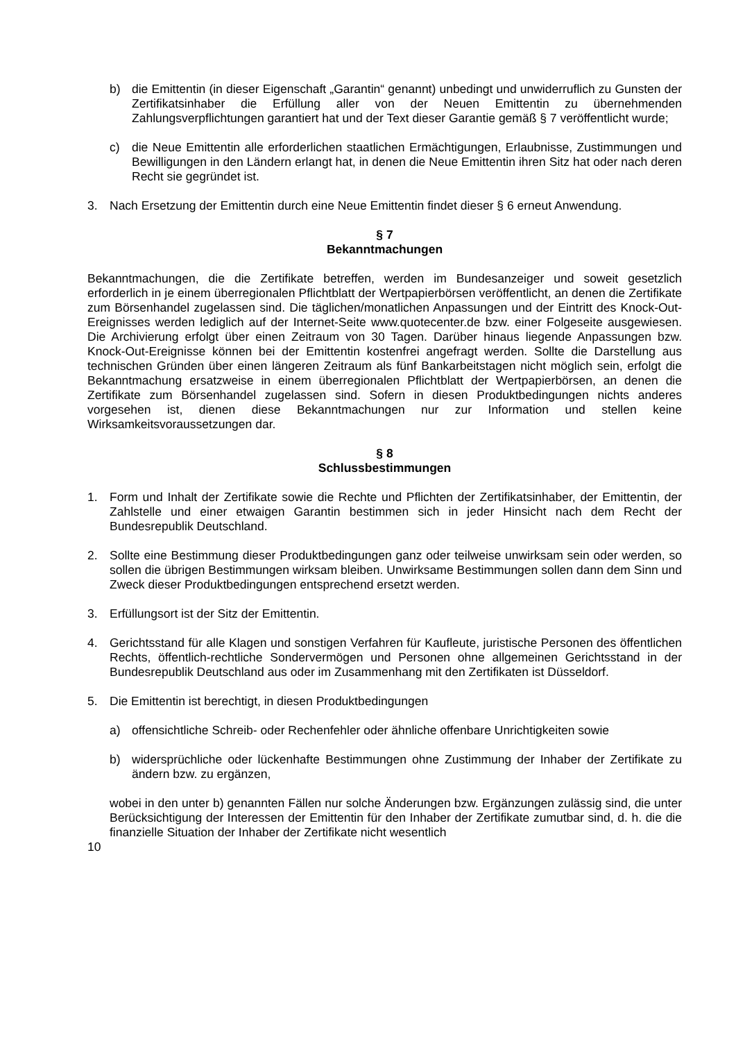b) die Emittentin (in dieser Eigenschaft „Garantin“ genannt) unbedingt und unwiderruflich zu Gunsten der Zertifikatsinhaber die Erfüllung aller von der Neuen Emittentin zu übernehmenden Zahlungsverpflichtungen garantiert hat und der Text dieser Garantie gemäß § 7 veröffentlicht wurde;
c) die Neue Emittentin alle erforderlichen staatlichen Ermächtigungen, Erlaubnisse, Zustimmungen und Bewilligungen in den Ländern erlangt hat, in denen die Neue Emittentin ihren Sitz hat oder nach deren Recht sie gegründet ist.
3. Nach Ersetzung der Emittentin durch eine Neue Emittentin findet dieser § 6 erneut Anwendung.
§ 7
Bekanntmachungen
Bekanntmachungen, die die Zertifikate betreffen, werden im Bundesanzeiger und soweit gesetzlich erforderlich in je einem überregionalen Pflichtblatt der Wertpapierbörsen veröffentlicht, an denen die Zertifikate zum Börsenhandel zugelassen sind. Die täglichen/monatlichen Anpassungen und der Eintritt des Knock-Out-Ereignisses werden lediglich auf der Internet-Seite www.quotecenter.de bzw. einer Folgeseite ausgewiesen. Die Archivierung erfolgt über einen Zeitraum von 30 Tagen. Darüber hinaus liegende Anpassungen bzw. Knock-Out-Ereignisse können bei der Emittentin kostenfrei angefragt werden. Sollte die Darstellung aus technischen Gründen über einen längeren Zeitraum als fünf Bankarbeitstagen nicht möglich sein, erfolgt die Bekanntmachung ersatzweise in einem überregionalen Pflichtblatt der Wertpapierbörsen, an denen die Zertifikate zum Börsenhandel zugelassen sind. Sofern in diesen Produktbedingungen nichts anderes vorgesehen ist, dienen diese Bekanntmachungen nur zur Information und stellen keine Wirksamkeitsvoraussetzungen dar.
§ 8
Schlussbestimmungen
1. Form und Inhalt der Zertifikate sowie die Rechte und Pflichten der Zertifikatsinhaber, der Emittentin, der Zahlstelle und einer etwaigen Garantin bestimmen sich in jeder Hinsicht nach dem Recht der Bundesrepublik Deutschland.
2. Sollte eine Bestimmung dieser Produktbedingungen ganz oder teilweise unwirksam sein oder werden, so sollen die übrigen Bestimmungen wirksam bleiben. Unwirksame Bestimmungen sollen dann dem Sinn und Zweck dieser Produktbedingungen entsprechend ersetzt werden.
3. Erfüllungsort ist der Sitz der Emittentin.
4. Gerichtsstand für alle Klagen und sonstigen Verfahren für Kaufleute, juristische Personen des öffentlichen Rechts, öffentlich-rechtliche Sondervermögen und Personen ohne allgemeinen Gerichtsstand in der Bundesrepublik Deutschland aus oder im Zusammenhang mit den Zertifikaten ist Düsseldorf.
5. Die Emittentin ist berechtigt, in diesen Produktbedingungen
a) offensichtliche Schreib- oder Rechenfehler oder ähnliche offenbare Unrichtigkeiten sowie
b) widersprüchliche oder lückenhafte Bestimmungen ohne Zustimmung der Inhaber der Zertifikate zu ändern bzw. zu ergänzen,
wobei in den unter b) genannten Fällen nur solche Änderungen bzw. Ergänzungen zulässig sind, die unter Berücksichtigung der Interessen der Emittentin für den Inhaber der Zertifikate zumutbar sind, d. h. die die finanzielle Situation der Inhaber der Zertifikate nicht wesentlich
10